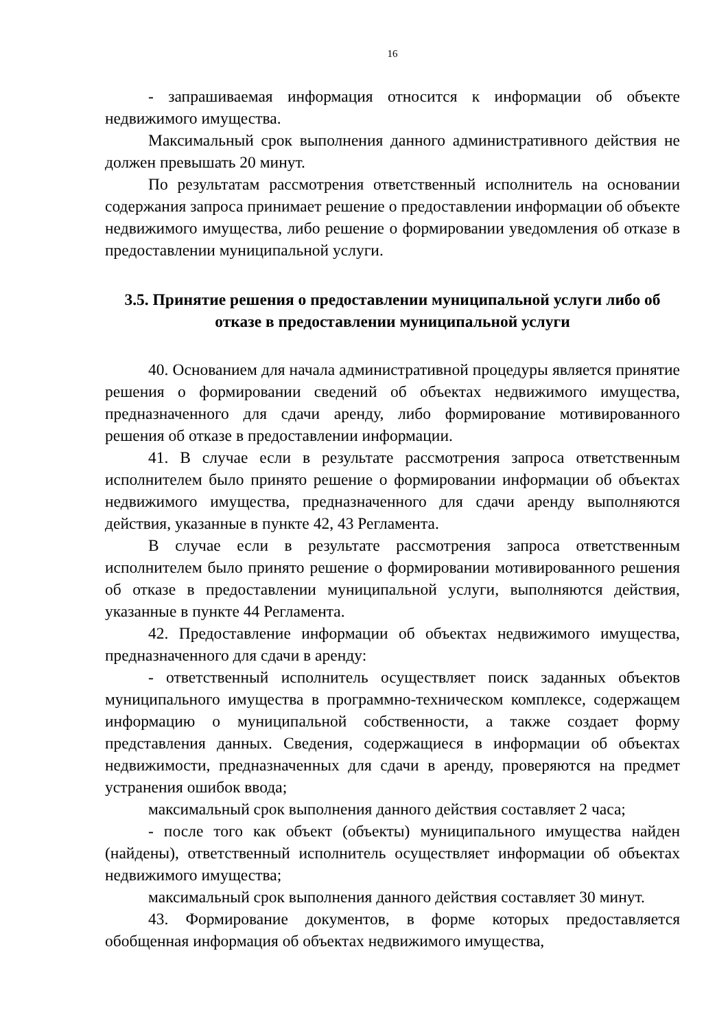16
- запрашиваемая информация относится к информации об объекте недвижимого имущества.
Максимальный срок выполнения данного административного действия не должен превышать 20 минут.
По результатам рассмотрения ответственный исполнитель на основании содержания запроса принимает решение о предоставлении информации об объекте недвижимого имущества, либо решение о формировании уведомления об отказе в предоставлении муниципальной услуги.
3.5. Принятие решения о предоставлении муниципальной услуги либо об отказе в предоставлении муниципальной услуги
40. Основанием для начала административной процедуры является принятие решения о формировании сведений об объектах недвижимого имущества, предназначенного для сдачи аренду, либо формирование мотивированного решения об отказе в предоставлении информации.
41. В случае если в результате рассмотрения запроса ответственным исполнителем было принято решение о формировании информации об объектах недвижимого имущества, предназначенного для сдачи аренду выполняются действия, указанные в пункте 42, 43 Регламента.
В случае если в результате рассмотрения запроса ответственным исполнителем было принято решение о формировании мотивированного решения об отказе в предоставлении муниципальной услуги, выполняются действия, указанные в пункте 44 Регламента.
42. Предоставление информации об объектах недвижимого имущества, предназначенного для сдачи в аренду:
- ответственный исполнитель осуществляет поиск заданных объектов муниципального имущества в программно-техническом комплексе, содержащем информацию о муниципальной собственности, а также создает форму представления данных. Сведения, содержащиеся в информации об объектах недвижимости, предназначенных для сдачи в аренду, проверяются на предмет устранения ошибок ввода;
максимальный срок выполнения данного действия составляет 2 часа;
- после того как объект (объекты) муниципального имущества найден (найдены), ответственный исполнитель осуществляет информации об объектах недвижимого имущества;
максимальный срок выполнения данного действия составляет 30 минут.
43. Формирование документов, в форме которых предоставляется обобщенная информация об объектах недвижимого имущества,